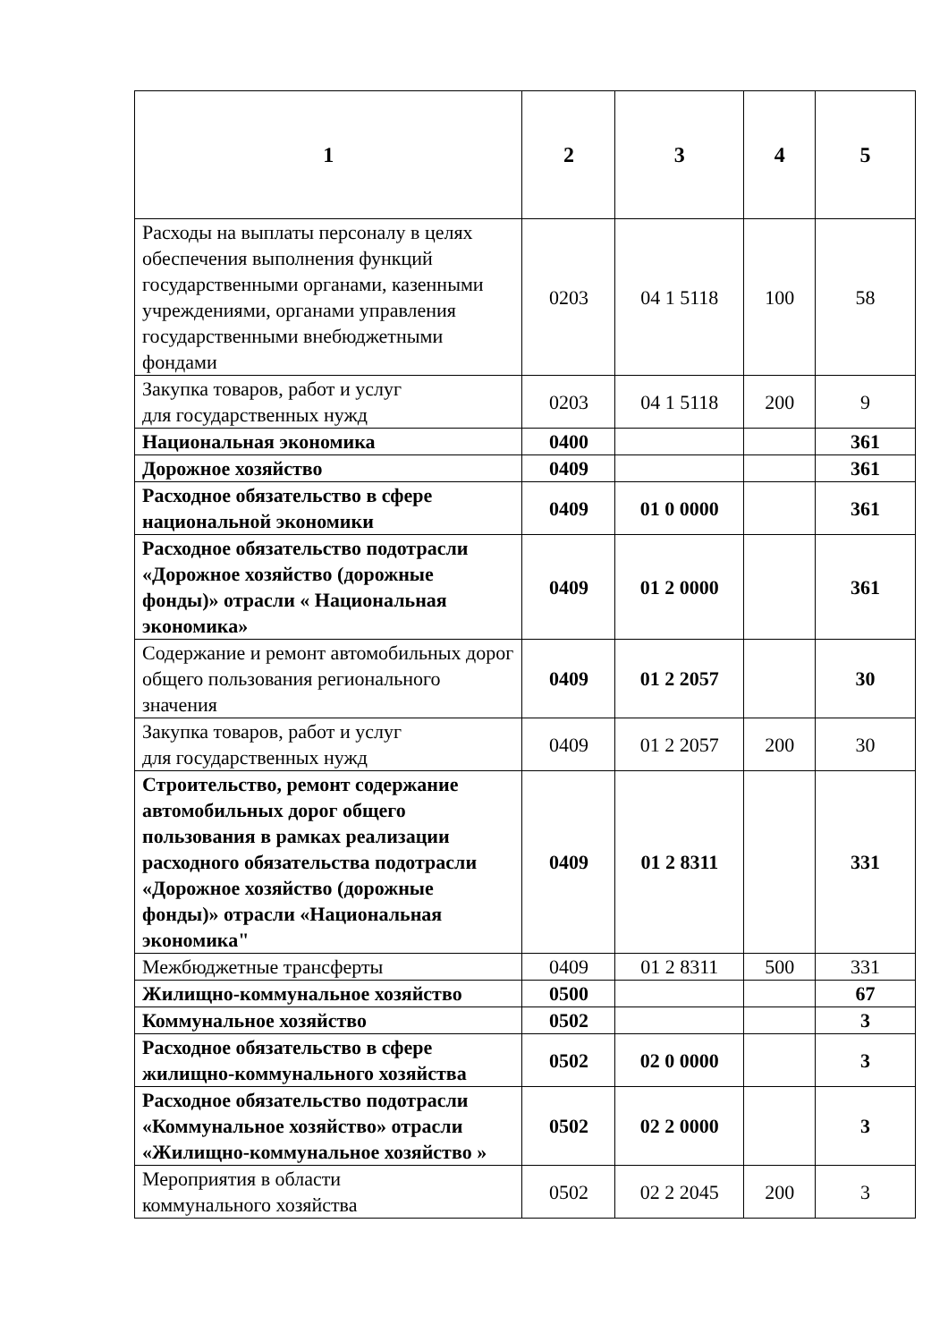| 1 | 2 | 3 | 4 | 5 |
| --- | --- | --- | --- | --- |
| Расходы на выплаты персоналу в целях обеспечения выполнения функций государственными органами, казенными учреждениями, органами управления государственными внебюджетными фондами | 0203 | 04 1 5118 | 100 | 58 |
| Закупка товаров, работ и услуг для государственных нужд | 0203 | 04 1 5118 | 200 | 9 |
| Национальная экономика | 0400 | | | 361 |
| Дорожное хозяйство | 0409 | | | 361 |
| Расходное обязательство в сфере национальной экономики | 0409 | 01 0 0000 | | 361 |
| Расходное обязательство подотрасли «Дорожное хозяйство (дорожные фонды)» отрасли « Национальная экономика» | 0409 | 01 2 0000 | | 361 |
| Содержание и ремонт автомобильных дорог общего пользования регионального значения | 0409 | 01 2 2057 | | 30 |
| Закупка товаров, работ и услуг для государственных нужд | 0409 | 01 2 2057 | 200 | 30 |
| Строительство, ремонт содержание автомобильных дорог общего пользования в рамках реализации расходного обязательства подотрасли «Дорожное хозяйство (дорожные фонды)» отрасли «Национальная экономика" | 0409 | 01 2 8311 | | 331 |
| Межбюджетные трансферты | 0409 | 01 2 8311 | 500 | 331 |
| Жилищно-коммунальное хозяйство | 0500 | | | 67 |
| Коммунальное хозяйство | 0502 | | | 3 |
| Расходное обязательство в сфере жилищно-коммунального хозяйства | 0502 | 02 0 0000 | | 3 |
| Расходное обязательство подотрасли «Коммунальное хозяйство» отрасли «Жилищно-коммунальное хозяйство » | 0502 | 02 2 0000 | | 3 |
| Мероприятия в области коммунального хозяйства | 0502 | 02 2 2045 | 200 | 3 |